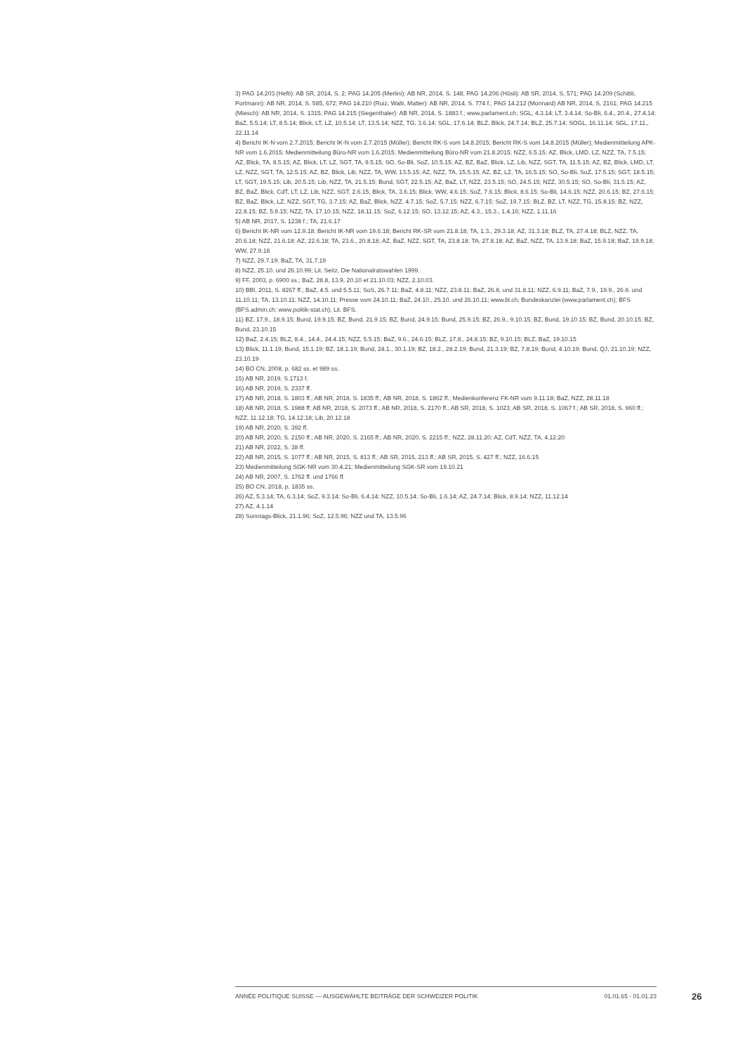3) PAG 14.203 (Hefti): AB SR, 2014, S. 2; PAG 14.205 (Merlini): AB NR, 2014, S. 148; PAG 14.206 (Hösli): AB SR, 2014, S. 571; PAG 14.209 (Schibli, Portmann): AB NR, 2014, S. 585, 672; PAG 14.210 (Ruiz, Walti, Matter): AB NR, 2014, S. 774 f.; PAG 14.212 (Monnard) AB NR, 2014, S. 2161; PAG 14.215 (Miesch): AB NR, 2014, S. 1315; PAG 14.215 (Siegenthaler): AB NR, 2014, S. 1883 f.; www.parlament.ch; SGL, 4.3.14; LT, 3.4.14; So-Bli, 6.4., 20.4., 27.4.14; BaZ, 5.5.14; LT, 8.5.14; Blick, LT, LZ, 10.5.14; LT, 13.5.14; NZZ, TG, 3.6.14; SGL, 17.6.14; BLZ, Blick, 24.7.14; BLZ, 25.7.14; SOGL, 16.11.14; SGL, 17.11., 22.11.14
4) Bericht IK-N vom 2.7.2015; Bericht IK-N vom 2.7.2015 (Müller); Bericht RK-S vom 14.8.2015; Bericht RK-S vom 14.8.2015 (Müller); Medienmitteilung APK-NR vom 1.6.2015; Medienmitteilung Büro-NR vom 1.6.2015; Medienmitteilung Büro-NR vom 21.8.2015; NZZ, 6.5.15; AZ, Blick, LMD, LZ, NZZ, TA, 7.5.15; AZ, Blick, TA, 8.5.15; AZ, Blick, LT, LZ, SGT, TA, 9.5.15; SO, So-Bli, SoZ, 10.5.15; AZ, BZ, BaZ, Blick, LZ, Lib, NZZ, SGT, TA, 11.5.15; AZ, BZ, Blick, LMD, LT, LZ, NZZ, SGT, TA, 12.5.15; AZ, BZ, Blick, Lib, NZZ, TA, WW, 13.5.15; AZ, NZZ, TA, 15.5.15; AZ, BZ, LZ, TA, 16.5.15; SO, So-Bli, SoZ, 17.5.15; SGT, 18.5.15; LT, SGT, 19.5.15; Lib, 20.5.15; Lib, NZZ, TA, 21.5.15; Bund, SGT, 22.5.15; AZ, BaZ, LT, NZZ, 23.5.15; SO, 24.5.15; NZZ, 30.5.15; SO, So-Bli, 31.5.15; AZ, BZ, BaZ, Blick, CdT, LT, LZ, Lib, NZZ, SGT, 2.6.15; Blick, TA, 3.6.15; Blick, WW, 4.6.15; SoZ, 7.6.15; Blick, 8.6.15; So-Bli, 14.6.15; NZZ, 20.6.15; BZ, 27.6.15; BZ, BaZ, Blick, LZ, NZZ, SGT, TG, 3.7.15; AZ, BaZ, Blick, NZZ, 4.7.15; SoZ, 5.7.15; NZZ, 6.7.15; SoZ, 19.7.15; BLZ, BZ, LT, NZZ, TG, 15.8.15; BZ, NZZ, 22.8.15; BZ, 5.9.15; NZZ, TA, 17.10.15; NZZ, 18.11.15; SoZ, 6.12.15; SO, 13.12.15; AZ, 4.3., 15.3., 1.4.16; NZZ, 1.11.16
5) AB NR, 2017, S. 1238 f.; TA, 21.6.17
6) Bericht IK-NR vom 12.9.18; Bericht IK-NR vom 19.6.18; Bericht RK-SR vom 21.8.18; TA, 1.3., 29.3.18; AZ, 31.3.18; BLZ, TA, 27.4.18; BLZ, NZZ, TA, 20.6.18; NZZ, 21.6.18; AZ, 22.6.18; TA, 23.6., 20.8.18; AZ, BaZ, NZZ, SGT, TA, 23.8.18; TA, 27.8.18; AZ, BaZ, NZZ, TA, 13.9.18; BaZ, 15.9.18; BaZ, 19.9.18; WW, 27.9.18
7) NZZ, 29.7.19; BaZ, TA, 31.7.19
8) NZZ, 25.10. und 26.10.99; Lit. Seitz, Die Nationalratswahlen 1999.
9) FF, 2003, p. 6900 ss.; BaZ, 28.8, 13.9, 20.10 et 21.10.03; NZZ, 2.10.03.
10) BBl, 2011, S. 8267 ff.; BaZ, 4.5. und 5.5.11; SoS, 26.7.11; BaZ, 4.8.11; NZZ, 23.8.11; BaZ, 26.8. und 31.8.11; NZZ, 6.9.11; BaZ, 7.9., 19.9., 26.9. und 11.10.11; TA, 13.10.11; NZZ, 14.10.11; Presse vom 24.10.11; BaZ, 24.10., 25.10. und 26.10.11; www.bl.ch; Bundeskanzlei (www.parlament.ch); BFS (BFS.admin.ch; www.politik-stat.ch); Lit. BFS.
11) BZ, 17.9., 18.9.15; Bund, 19.9.15; BZ, Bund, 21.9.15; BZ, Bund, 24.9.15; Bund, 25.9.15; BZ, 26.9., 9.10.15; BZ, Bund, 19.10.15; BZ, Bund, 20.10.15; BZ, Bund, 23.10.15
12) BaZ, 2.4.15; BLZ, 8.4., 14.4., 24.4.15; NZZ, 5.5.15; BaZ, 9.6., 24.6.15; BLZ, 17.8., 24.8.15; BZ, 9.10.15; BLZ, BaZ, 19.10.15
13) Blick, 11.1.19; Bund, 15.1.19; BZ, 18.1.19; Bund, 24.1., 30.1.19; BZ, 18.2., 28.2.19; Bund, 21.3.19; BZ, 7.8.19; Bund, 4.10.19; Bund, QJ, 21.10.19; NZZ, 23.10.19
14) BO CN, 2008, p. 682 ss. et 989 ss.
15) AB NR, 2019, S.1713 f.
16) AB NR, 2019, S. 2337 ff.
17) AB NR, 2018, S. 1803 ff.; AB NR, 2018, S. 1835 ff.; AB NR, 2018, S. 1862 ff.; Medienkonferenz FK-NR vom 9.11.18; BaZ, NZZ, 28.11.18
18) AB NR, 2018, S. 1988 ff; AB NR, 2018, S. 2073 ff.; AB NR, 2018, S. 2170 ff.; AB SR, 2018, S. 1023; AB SR, 2018, S. 1067 f.; AB SR, 2018, S. 960 ff.; NZZ, 11.12.18; TG, 14.12.18; Lib, 20.12.18
19) AB NR, 2020, S. 392 ff.
20) AB NR, 2020, S. 2150 ff.; AB NR, 2020, S. 2165 ff.; AB NR, 2020, S. 2215 ff.; NZZ, 28.11.20; AZ, CdT, NZZ, TA, 4.12.20
21) AB NR, 2022, S. 38 ff.
22) AB NR, 2015, S. 1077 ff.; AB NR, 2015, S. 813 ff.; AB SR, 2015, 213 ff.; AB SR, 2015, S. 427 ff.; NZZ, 16.6.15
23) Medienmitteilung SGK-NR vom 30.4.21; Medienmitteilung SGK-SR vom 19.10.21
24) AB NR, 2007, S. 1762 ff. und 1766 ff.
25) BO CN, 2018, p. 1835 ss.
26) AZ, 5.3.14; TA, 6.3.14; SoZ, 9.3.14; So-Bli, 6.4.14; NZZ, 10.5.14; So-Bli, 1.6.14; AZ, 24.7.14; Blick, 8.9.14; NZZ, 11.12.14
27) AZ, 4.1.14
28) Sonntags-Blick, 21.1.96; SoZ, 12.5.96; NZZ und TA, 13.5.96
ANNÉE POLITIQUE SUISSE — AUSGEWÄHLTE BEITRÄGE DER SCHWEIZER POLITIK 01.01.65 - 01.01.23
26